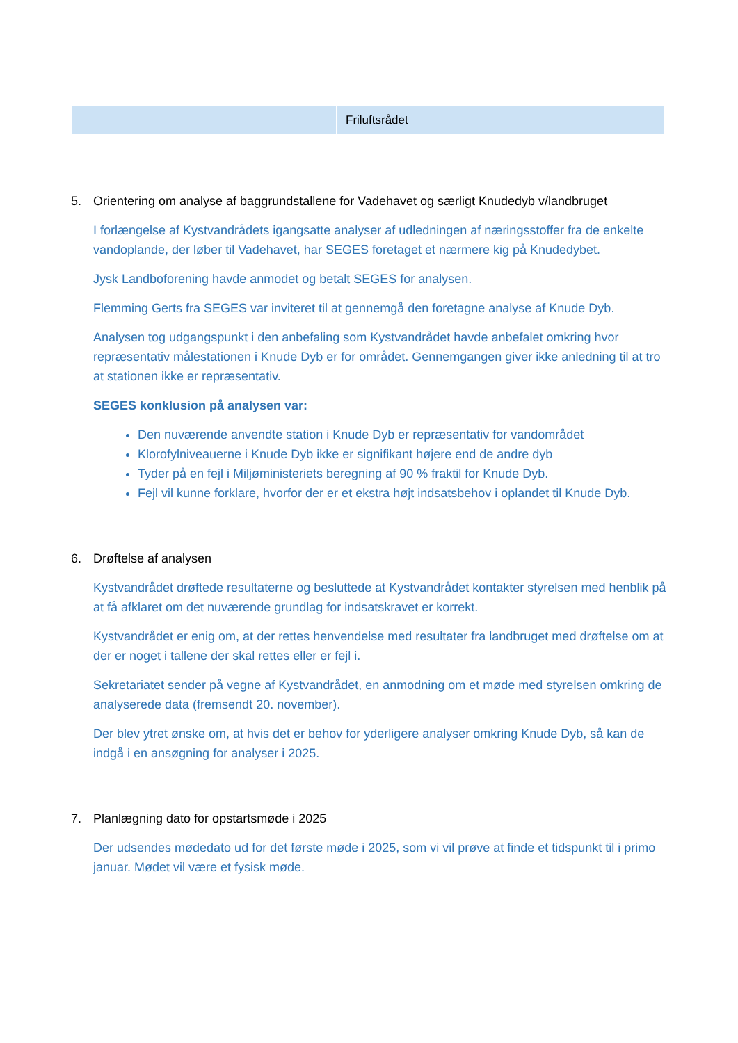| | Friluftsrådet |
5. Orientering om analyse af baggrundstallene for Vadehavet og særligt Knudedyb v/landbruget
I forlængelse af Kystvandrådets igangsatte analyser af udledningen af næringsstoffer fra de enkelte vandoplande, der løber til Vadehavet, har SEGES foretaget et nærmere kig på Knudedybet.
Jysk Landboforening havde anmodet og betalt SEGES for analysen.
Flemming Gerts fra SEGES var inviteret til at gennemgå den foretagne analyse af Knude Dyb.
Analysen tog udgangspunkt i den anbefaling som Kystvandrådet havde anbefalet omkring hvor repræsentativ målestationen i Knude Dyb er for området. Gennemgangen giver ikke anledning til at tro at stationen ikke er repræsentativ.
SEGES konklusion på analysen var:
Den nuværende anvendte station i Knude Dyb er repræsentativ for vandområdet
Klorofylniveauerne i Knude Dyb ikke er signifikant højere end de andre dyb
Tyder på en fejl i Miljøministeriets beregning af 90 % fraktil for Knude Dyb.
Fejl vil kunne forklare, hvorfor der er et ekstra højt indsatsbehov i oplandet til Knude Dyb.
6. Drøftelse af analysen
Kystvandrådet drøftede resultaterne og besluttede at Kystvandrådet kontakter styrelsen med henblik på at få afklaret om det nuværende grundlag for indsatskravet er korrekt.
Kystvandrådet er enig om, at der rettes henvendelse med resultater fra landbruget med drøftelse om at der er noget i tallene der skal rettes eller er fejl i.
Sekretariatet sender på vegne af Kystvandrådet, en anmodning om et møde med styrelsen omkring de analyserede data (fremsendt 20. november).
Der blev ytret ønske om, at hvis det er behov for yderligere analyser omkring Knude Dyb, så kan de indgå i en ansøgning for analyser i 2025.
7. Planlægning dato for opstartsmøde i 2025
Der udsendes mødedato ud for det første møde i 2025, som vi vil prøve at finde et tidspunkt til i primo januar. Mødet vil være et fysisk møde.